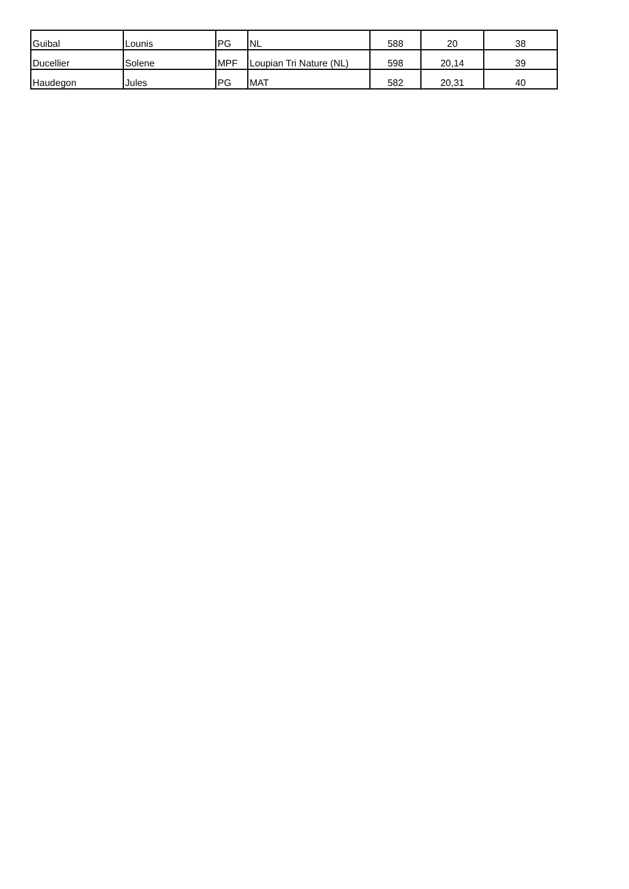| Guibal | Lounis | PG | NL | 588 | 20 | 38 |
| Ducellier | Solene | MPF | Loupian Tri Nature (NL) | 598 | 20,14 | 39 |
| Haudegon | Jules | PG | MAT | 582 | 20,31 | 40 |